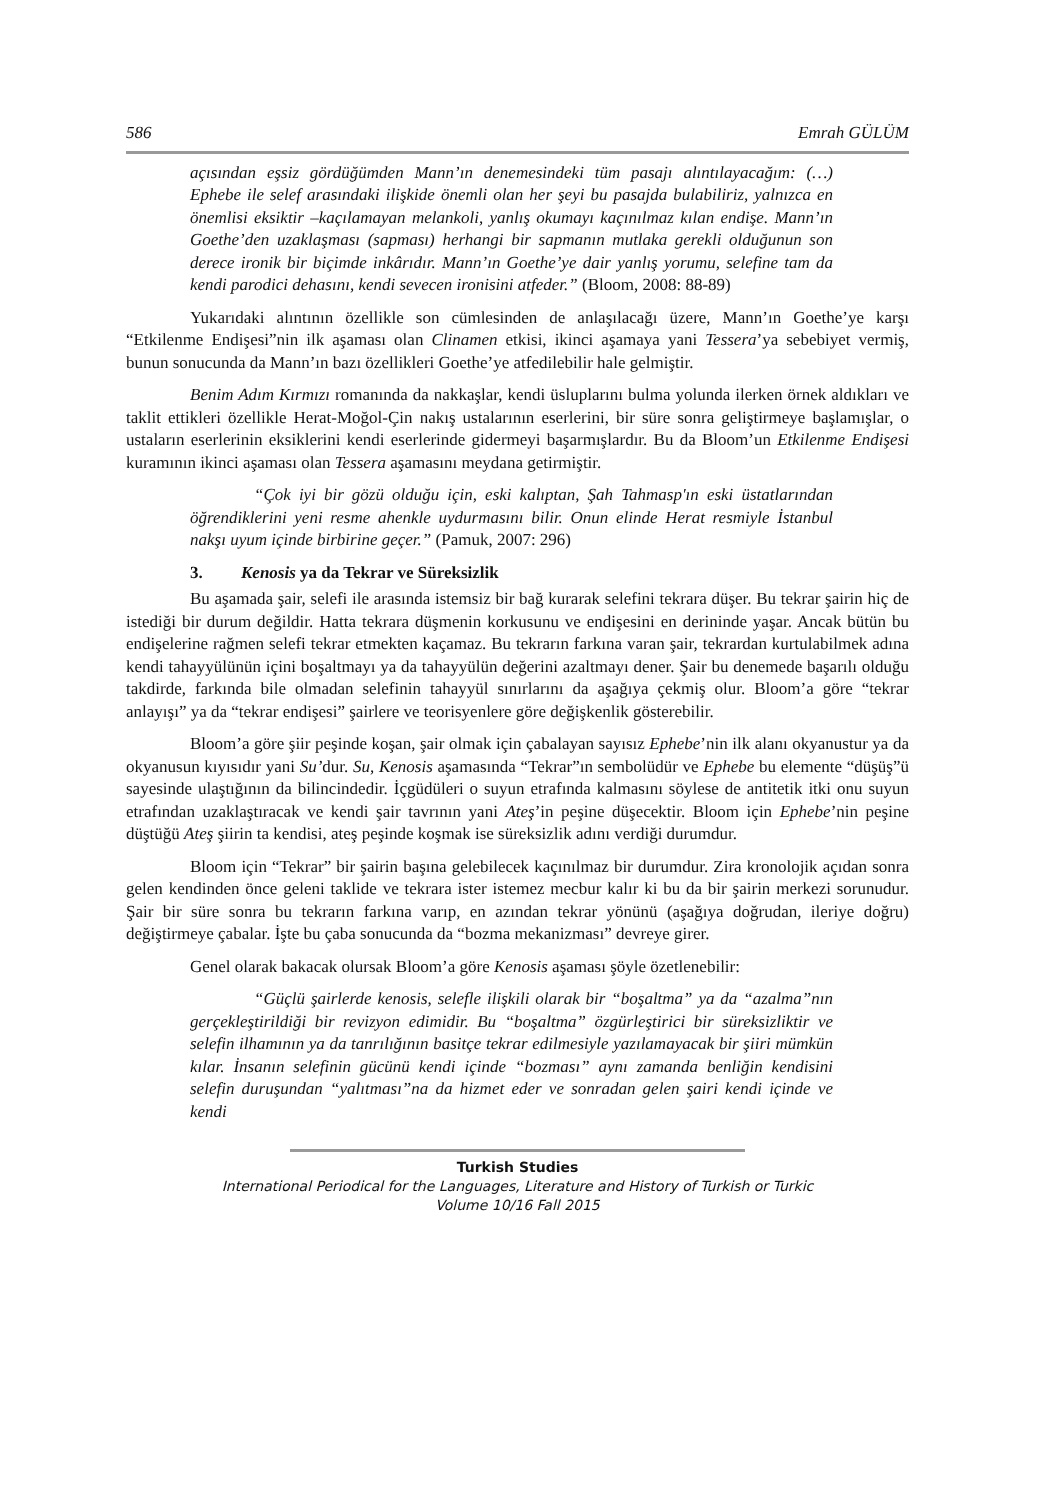586 Emrah GÜLÜM
açısından eşsiz gördüğümden Mann’ın denemesindeki tüm pasajı alıntılayacağım: (…) Ephebe ile selef arasındaki ilişkide önemli olan her şeyi bu pasajda bulabiliriz, yalnızca en önemlisi eksiktir –kaçılamayan melankoli, yanlış okumayı kaçınılmaz kılan endişe. Mann’ın Goethe’den uzaklaşması (sapması) herhangi bir sapmanın mutlaka gerekli olduğunun son derece ironik bir biçimde inkârıdır. Mann’ın Goethe’ye dair yanlış yorumu, selefine tam da kendi parodici dehasını, kendi sevecen ironisini atfeder.” (Bloom, 2008: 88-89)
Yukarıdaki alıntının özellikle son cümlesinden de anlaşılacağı üzere, Mann’ın Goethe’ye karşı “Etkilenme Endişesi”nin ilk aşaması olan Clinamen etkisi, ikinci aşamaya yani Tessera’ya sebebiyet vermiş, bunun sonucunda da Mann’ın bazı özellikleri Goethe’ye atfedilebilir hale gelmiştir.
Benim Adım Kırmızı romanında da nakkaşlar, kendi üsluplarını bulma yolunda ilerken örnek aldıkları ve taklit ettikleri özellikle Herat-Moğol-Çin nakış ustalarının eserlerini, bir süre sonra geliştirmeye başlamışlar, o ustaların eserlerinin eksiklerini kendi eserlerinde gidermeyi başarmışlardır. Bu da Bloom’un Etkilenme Endişesi kuramının ikinci aşaması olan Tessera aşamasını meydana getirmiştir.
“Çok iyi bir gözü olduğu için, eski kalıptan, Şah Tahmasp'ın eski üstatlarından öğrendiklerini yeni resme ahenkle uydurmasını bilir. Onun elinde Herat resmiyle İstanbul nakşı uyum içinde birbirine geçer.” (Pamuk, 2007: 296)
3. Kenosis ya da Tekrar ve Süreksizlik
Bu aşamada şair, selefi ile arasında istemsiz bir bağ kurarak selefini tekrara düşer. Bu tekrar şairin hiç de istediği bir durum değildir. Hatta tekrara düşmenin korkusunu ve endişesini en derininde yaşar. Ancak bütün bu endişelerine rağmen selefi tekrar etmekten kaçamaz. Bu tekrarın farkına varan şair, tekrardan kurtulabilmek adına kendi tahayyülünün içini boşaltmayı ya da tahayyülün değerini azaltmayı dener. Şair bu denemede başarılı olduğu takdirde, farkında bile olmadan selefinin tahayyül sınırlarını da aşağıya çekmiş olur. Bloom’a göre “tekrar anlayışı” ya da “tekrar endişesi” şairlere ve teorisyenlere göre değişkenlik gösterebilir.
Bloom’a göre şiir peşinde koşan, şair olmak için çabalayan sayısız Ephebe’nin ilk alanı okyanustur ya da okyanusun kıyısıdır yani Su’dur. Su, Kenosis aşamasında “Tekrar”ın sembolüdür ve Ephebe bu elemente “düşüş”ü sayesinde ulaştığının da bilincindedir. İçgüdüleri o suyun etrafında kalmasını söylese de antitetik itki onu suyun etrafından uzaklaştıracak ve kendi şair tavrının yani Ateş’in peşine düşecektir. Bloom için Ephebe’nin peşine düştüğü Ateş şiirin ta kendisi, ateş peşinde koşmak ise süreksizlik adını verdiği durumdur.
Bloom için “Tekrar” bir şairin başına gelebilecek kaçınılmaz bir durumdur. Zira kronolojik açıdan sonra gelen kendinden önce geleni taklide ve tekrara ister istemez mecbur kalır ki bu da bir şairin merkezi sorunudur. Şair bir süre sonra bu tekrarın farkına varıp, en azından tekrar yönünü (aşağıya doğrudan, ileriye doğru) değiştirmeye çabalar. İşte bu çaba sonucunda da “bozma mekanizması” devreye girer.
Genel olarak bakacak olursak Bloom’a göre Kenosis aşaması şöyle özetlenebilir:
“Güçlü şairlerde kenosis, selefle ilişkili olarak bir “boşaltma” ya da “azalma”nın gerçekleştirildiği bir revizyon edimidir. Bu “boşaltma” özgürleştirici bir süreksizliktir ve selefin ilhamının ya da tanrılığının basitçe tekrar edilmesiyle yazılamayacak bir şiiri mümkün kılar. İnsanın selefinin gücünü kendi içinde “bozması” aynı zamanda benliğin kendisini selefin duruşundan “yalıtması”na da hizmet eder ve sonradan gelen şairi kendi içinde ve kendi
Turkish Studies
International Periodical for the Languages, Literature and History of Turkish or Turkic
Volume 10/16 Fall 2015